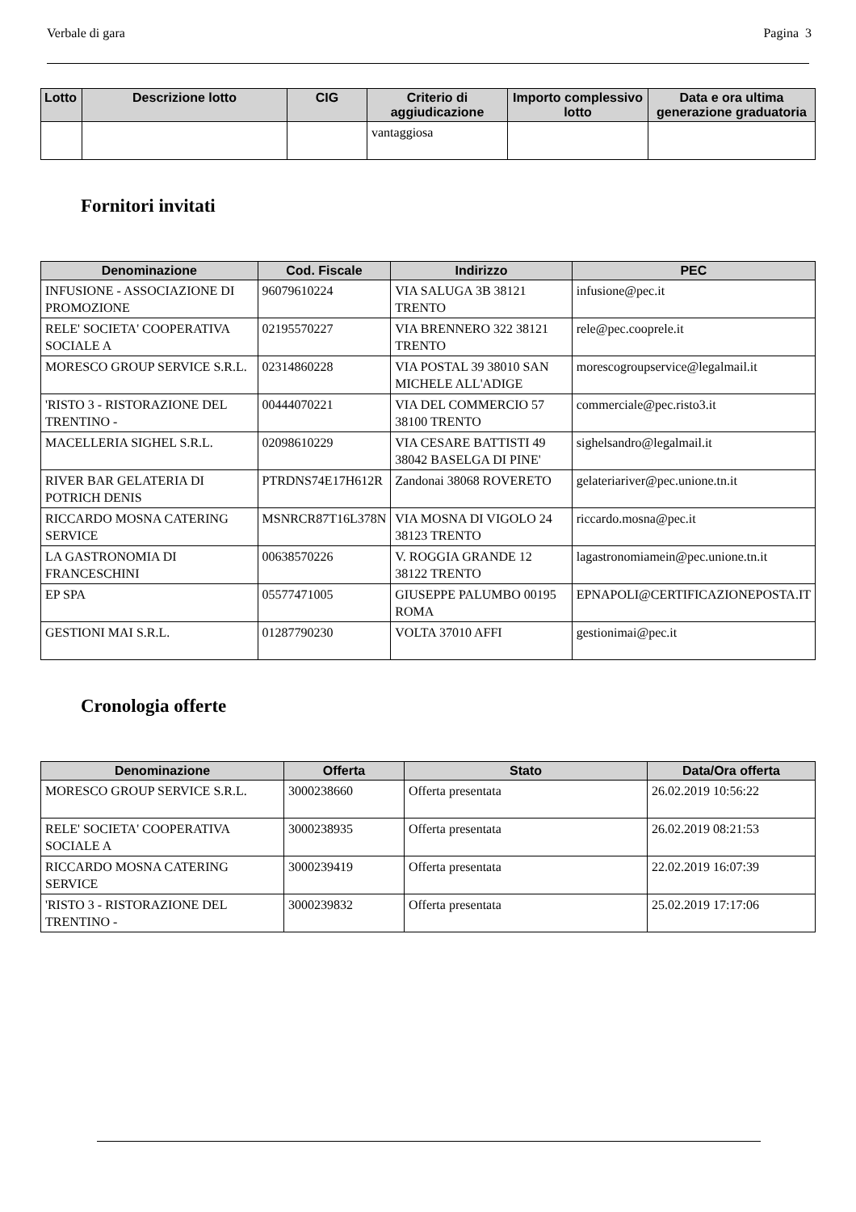Verbale di gara Pagina 3
| Lotto | Descrizione lotto | CIG | Criterio di aggiudicazione | Importo complessivo lotto | Data e ora ultima generazione graduatoria |
| --- | --- | --- | --- | --- | --- |
| | | | vantaggiosa | | |
Fornitori invitati
| Denominazione | Cod. Fiscale | Indirizzo | PEC |
| --- | --- | --- | --- |
| INFUSIONE - ASSOCIAZIONE DI PROMOZIONE | 96079610224 | VIA SALUGA 3B 38121 TRENTO | infusione@pec.it |
| RELE' SOCIETA' COOPERATIVA SOCIALE A | 02195570227 | VIA BRENNERO 322 38121 TRENTO | rele@pec.cooprele.it |
| MORESCO GROUP SERVICE S.R.L. | 02314860228 | VIA POSTAL 39 38010 SAN MICHELE ALL'ADIGE | morescogroupservice@legalmail.it |
| 'RISTO 3 - RISTORAZIONE DEL TRENTINO - | 00444070221 | VIA DEL COMMERCIO 57 38100 TRENTO | commerciale@pec.risto3.it |
| MACELLERIA SIGHEL S.R.L. | 02098610229 | VIA CESARE BATTISTI 49 38042 BASELGA DI PINE' | sighelsandro@legalmail.it |
| RIVER BAR GELATERIA DI POTRICH DENIS | PTRDNS74E17H612R | Zandonai 38068 ROVERETO | gelateriariver@pec.unione.tn.it |
| RICCARDO MOSNA CATERING SERVICE | MSNRCR87T16L378N | VIA MOSNA DI VIGOLO 24 38123 TRENTO | riccardo.mosna@pec.it |
| LA GASTRONOMIA DI FRANCESCHINI | 00638570226 | V. ROGGIA GRANDE 12 38122 TRENTO | lagastronomiamein@pec.unione.tn.it |
| EP SPA | 05577471005 | GIUSEPPE PALUMBO 00195 ROMA | EPNAPOLI@CERTIFICAZIONEPOSTA.IT |
| GESTIONI MAI S.R.L. | 01287790230 | VOLTA 37010 AFFI | gestionimai@pec.it |
Cronologia offerte
| Denominazione | Offerta | Stato | Data/Ora offerta |
| --- | --- | --- | --- |
| MORESCO GROUP SERVICE S.R.L. | 3000238660 | Offerta presentata | 26.02.2019 10:56:22 |
| RELE' SOCIETA' COOPERATIVA SOCIALE A | 3000238935 | Offerta presentata | 26.02.2019 08:21:53 |
| RICCARDO MOSNA CATERING SERVICE | 3000239419 | Offerta presentata | 22.02.2019 16:07:39 |
| 'RISTO 3 - RISTORAZIONE DEL TRENTINO - | 3000239832 | Offerta presentata | 25.02.2019 17:17:06 |